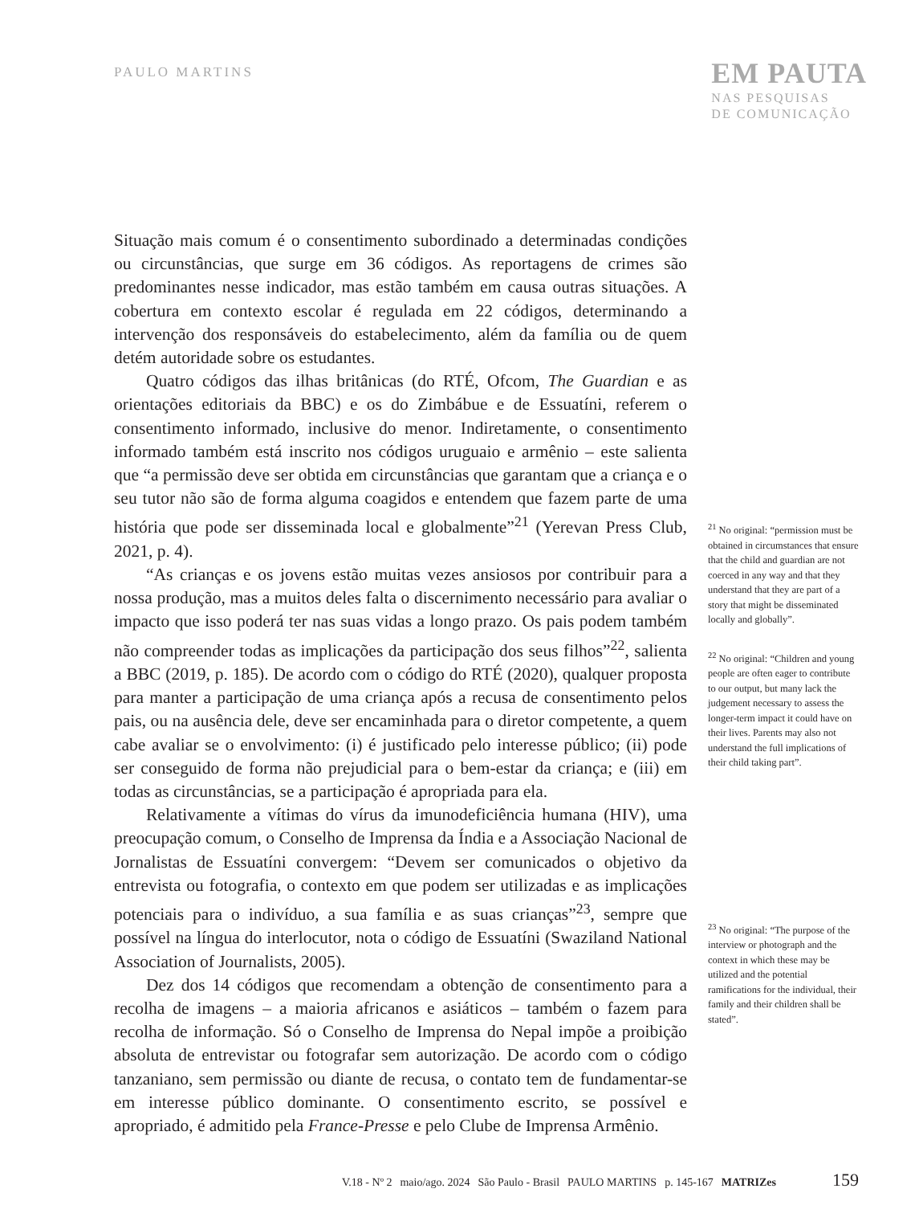PAULO MARTINS
EM PAUTA
NAS PESQUISAS
DE COMUNICAÇÃO
Situação mais comum é o consentimento subordinado a determinadas condições ou circunstâncias, que surge em 36 códigos. As reportagens de crimes são predominantes nesse indicador, mas estão também em causa outras situações. A cobertura em contexto escolar é regulada em 22 códigos, determinando a intervenção dos responsáveis do estabelecimento, além da família ou de quem detém autoridade sobre os estudantes.
Quatro códigos das ilhas britânicas (do RTÉ, Ofcom, The Guardian e as orientações editoriais da BBC) e os do Zimbábue e de Essuatíni, referem o consentimento informado, inclusive do menor. Indiretamente, o consentimento informado também está inscrito nos códigos uruguaio e armênio – este salienta que “a permissão deve ser obtida em circunstâncias que garantam que a criança e o seu tutor não são de forma alguma coagidos e entendem que fazem parte de uma história que pode ser disseminada local e globalmente”<sup>21</sup> (Yerevan Press Club, 2021, p. 4).
“As crianças e os jovens estão muitas vezes ansiosos por contribuir para a nossa produção, mas a muitos deles falta o discernimento necessário para avaliar o impacto que isso poderá ter nas suas vidas a longo prazo. Os pais podem também não compreender todas as implicações da participação dos seus filhos”<sup>22</sup>, salienta a BBC (2019, p. 185). De acordo com o código do RTÉ (2020), qualquer proposta para manter a participação de uma criança após a recusa de consentimento pelos pais, ou na ausência dele, deve ser encaminhada para o diretor competente, a quem cabe avaliar se o envolvimento: (i) é justificado pelo interesse público; (ii) pode ser conseguido de forma não prejudicial para o bem-estar da criança; e (iii) em todas as circunstâncias, se a participação é apropriada para ela.
Relativamente a vítimas do vírus da imunodeficiência humana (HIV), uma preocupação comum, o Conselho de Imprensa da Índia e a Associação Nacional de Jornalistas de Essuatíni convergem: “Devem ser comunicados o objetivo da entrevista ou fotografia, o contexto em que podem ser utilizadas e as implicações potenciais para o indivíduo, a sua família e as suas crianças”<sup>23</sup>, sempre que possível na língua do interlocutor, nota o código de Essuatíni (Swaziland National Association of Journalists, 2005).
Dez dos 14 códigos que recomendam a obtenção de consentimento para a recolha de imagens – a maioria africanos e asiáticos – também o fazem para recolha de informação. Só o Conselho de Imprensa do Nepal impõe a proibição absoluta de entrevistar ou fotografar sem autorização. De acordo com o código tanzaniano, sem permissão ou diante de recusa, o contato tem de fundamentar-se em interesse público dominante. O consentimento escrito, se possível e apropriado, é admitido pela France-Presse e pelo Clube de Imprensa Armênio.
<sup>21</sup> No original: “permission must be obtained in circumstances that ensure that the child and guardian are not coerced in any way and that they understand that they are part of a story that might be disseminated locally and globally”.
<sup>22</sup> No original: “Children and young people are often eager to contribute to our output, but many lack the judgement necessary to assess the longer-term impact it could have on their lives. Parents may also not understand the full implications of their child taking part”.
<sup>23</sup> No original: “The purpose of the interview or photograph and the context in which these may be utilized and the potential ramifications for the individual, their family and their children shall be stated”.
V.18 - Nº 2 maio/ago. 2024 São Paulo - Brasil PAULO MARTINS p. 145-167 MATRIZes 159